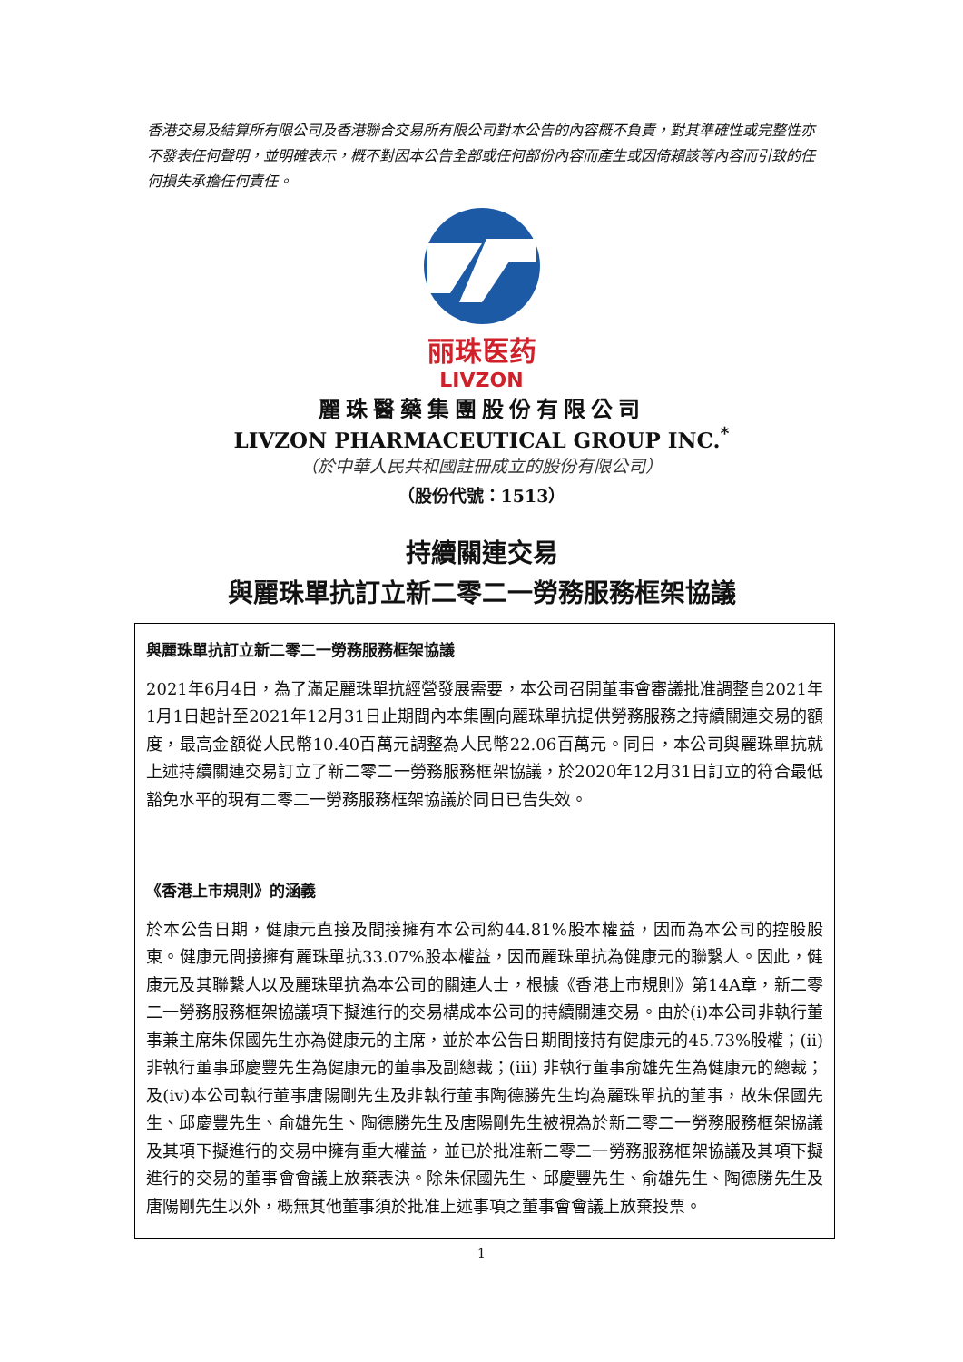香港交易及結算所有限公司及香港聯合交易所有限公司對本公告的內容概不負責，對其準確性或完整性亦不發表任何聲明，並明確表示，概不對因本公告全部或任何部份內容而產生或因倚賴該等內容而引致的任何損失承擔任何責任。
丽珠医药
LIVZON
麗珠醫藥集團股份有限公司
LIVZON PHARMACEUTICAL GROUP INC.<sup>*</sup>
（於中華人民共和國註冊成立的股份有限公司）
（股份代號：1513）
持續關連交易
與麗珠單抗訂立新二零二一勞務服務框架協議
與麗珠單抗訂立新二零二一勞務服務框架協議
2021年6月4日，為了滿足麗珠單抗經營發展需要，本公司召開董事會審議批准調整自2021年1月1日起計至2021年12月31日止期間內本集團向麗珠單抗提供勞務服務之持續關連交易的額度，最高金額從人民幣10.40百萬元調整為人民幣22.06百萬元。同日，本公司與麗珠單抗就上述持續關連交易訂立了新二零二一勞務服務框架協議，於2020年12月31日訂立的符合最低豁免水平的現有二零二一勞務服務框架協議於同日已告失效。
《香港上市規則》的涵義
於本公告日期，健康元直接及間接擁有本公司約44.81%股本權益，因而為本公司的控股股東。健康元間接擁有麗珠單抗33.07%股本權益，因而麗珠單抗為健康元的聯繫人。因此，健康元及其聯繫人以及麗珠單抗為本公司的關連人士，根據《香港上市規則》第14A章，新二零二一勞務服務框架協議項下擬進行的交易構成本公司的持續關連交易。由於(i)本公司非執行董事兼主席朱保國先生亦為健康元的主席，並於本公告日期間接持有健康元的45.73%股權；(ii)非執行董事邱慶豐先生為健康元的董事及副總裁；(iii) 非執行董事俞雄先生為健康元的總裁；及(iv)本公司執行董事唐陽剛先生及非執行董事陶德勝先生均為麗珠單抗的董事，故朱保國先生、邱慶豐先生、俞雄先生、陶德勝先生及唐陽剛先生被視為於新二零二一勞務服務框架協議及其項下擬進行的交易中擁有重大權益，並已於批准新二零二一勞務服務框架協議及其項下擬進行的交易的董事會會議上放棄表決。除朱保國先生、邱慶豐先生、俞雄先生、陶德勝先生及唐陽剛先生以外，概無其他董事須於批准上述事項之董事會會議上放棄投票。
1